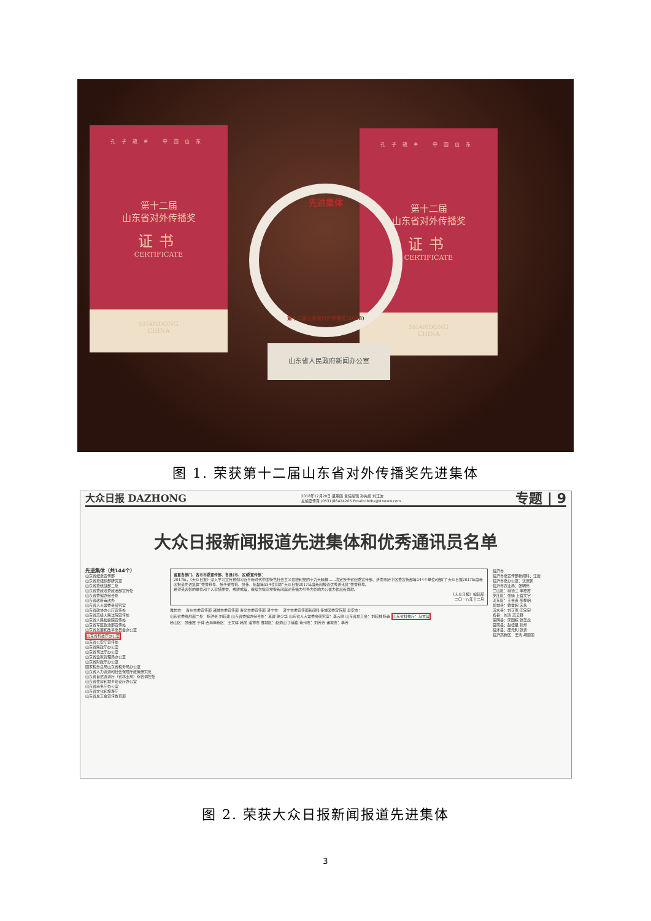孔子故乡 中国山东
第十二届
山东省对外传播奖
证书
CERTIFICATE
SHANDONG
CHINA
孔子故乡 中国山东
第十二届
山东省对外传播奖
证书
CERTIFICATE
SHANDONG
CHINA
先进集体
第十二届山东省对外传播奖(2018)
山东省人民政府新闻办公室
图 1. 荣获第十二届山东省对外传播奖先进集体
大众日报 DAZHONG 2018年12月20日 星期四 责任编辑 孙先凯 刘江波
总编室传真:(0531)86424205 Email:dbzbs@dzwww.com 专题 | 9
大众日报新闻报道先进集体和优秀通讯员名单
先进集体（共144个）
山东省纪委宣传部
山东省委组织部研究室
山东省委统战部二处
山东省委政法委政治部宣传处
山东省委编办综合处
山东省政府审改办
山东省人大常委会研究室
山东省政协办公厅宣传处
山东省高级人民法院宣传处
山东省人民检察院宣传处
山东省军区政治部宣传处
山东省发展和改革委员会办公室
山东省科技厅办公室
山东省公安厅宣传处
山东省民政厅办公室
山东省司法厅办公室
山东省监狱管理局办公室
山东省财政厅办公室
国家税务总局山东省税务局办公室
山东省人力资源和社会保障厅政策研究处
山东省自然资源厅（省林业局）综合调控处
山东省住房和城乡建设厅办公室
山东省商务厅办公室
山东省文化和旅游厅
山东省总工会宣传教育部
省直各部门、各市市委宣传部、各县(市、区)委宣传部：
2017年，《大众日报》深入学习宣传贯彻习近平新时代中国特色社会主义思想和党的十九大精神……决定授予省纪委宣传部、济南市历下区委宣传部等144个单位和部门“大众日报2017年度新闻报道先进集体”荣誉称号，授予梁雪莉、张伟、陈磊等554位同志“大众日报2017年度新闻报道优秀通讯员”荣誉称号。
希望受表彰的单位和个人珍惜荣誉，戒骄戒躁，继续为提高党报新闻舆论传播力引导力影响力公信力作出新贡献。
《大众日报》编辑部
二〇一八年十二月
潍坊市： 青州市委宣传部 诸城市委宣传部 寿光市委宣传部 济宁市： 济宁市委宣传部新闻科 任城区委宣传部 泰安市：
山东省委统战部二处：杨洪会 刘晓建 山东省委编办综合处：葛健 徐少华 山东省人大常委会研究室：李云刚 山东省总工会：刘晓林 杨青 山东省科技厅：马文哲
崂山区：张绪霞 于舜 西海岸新区：王文辉 韩丽 淄博市 潍城区：赵炳山 丁延峻 青州市：刘芳芳 诸城市：李芳
临沂市
临沂市委宣传部新闻科：江岩
临沂市委办公室：沈庆鹏
临沂市农业局：张明伟
兰山区：臧德三 李霞霞
罗庄区：张婧 上官文字
河东区：王金贵 邵黎明
郯城县：戴章超 宋永
沂水县：刘可军 田宝宗
费县：刘涛 高云野
蒙阴县：宋国栋 张圣虎
莒南县：赵桂星 孙烨
临沭县：庞元利 张勇
临沂高新区：王涛 胡丽丽
图 2. 荣获大众日报新闻报道先进集体
3